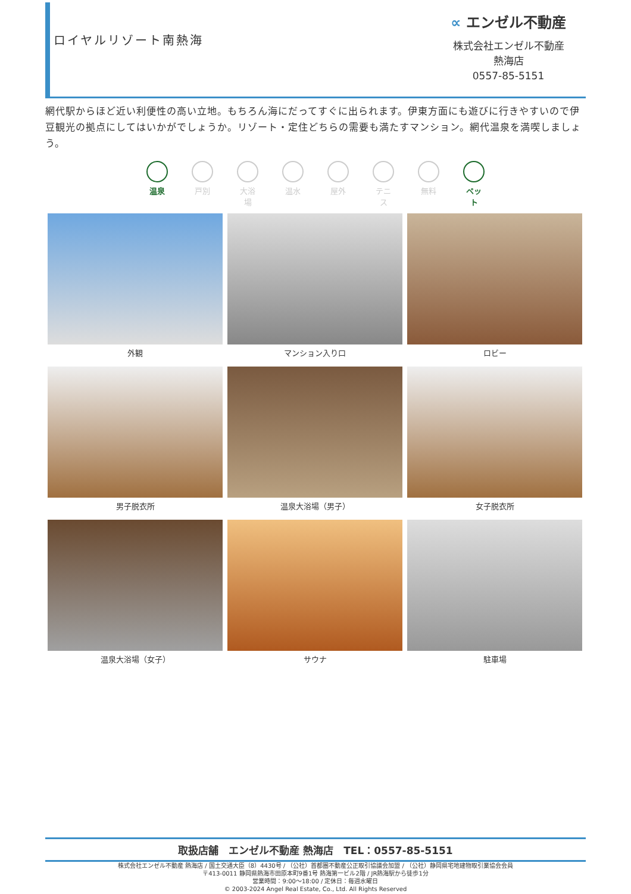ロイヤルリゾート南熱海
∝ エンゼル不動産
株式会社エンゼル不動産
熱海店
0557-85-5151
網代駅からほど近い利便性の高い立地。もちろん海にだってすぐに出られます。伊東方面にも遊びに行きやすいので伊豆観光の拠点にしてはいかがでしょうか。リゾート・定住どちらの需要も満たすマンション。網代温泉を満喫しましょう。
温泉 戸別 大浴場
温水 屋外 テニス
無料 ペット
外観
マンション入り口
ロビー
男子脱衣所
温泉大浴場（男子）
女子脱衣所
温泉大浴場（女子）
サウナ
駐車場
取扱店舗　エンゼル不動産 熱海店　TEL：0557-85-5151
株式会社エンゼル不動産 熱海店 / 国土交通大臣（8）4430号 / （公社）首都圏不動産公正取引協議会加盟 / （公社）静岡県宅地建物取引業協会会員
〒413-0011 静岡県熱海市田原本町9番1号 熱海第一ビル2階 / JR熱海駅から徒歩1分
営業時間：9:00〜18:00 / 定休日：毎週水曜日
© 2003-2024 Angel Real Estate, Co., Ltd. All Rights Reserved